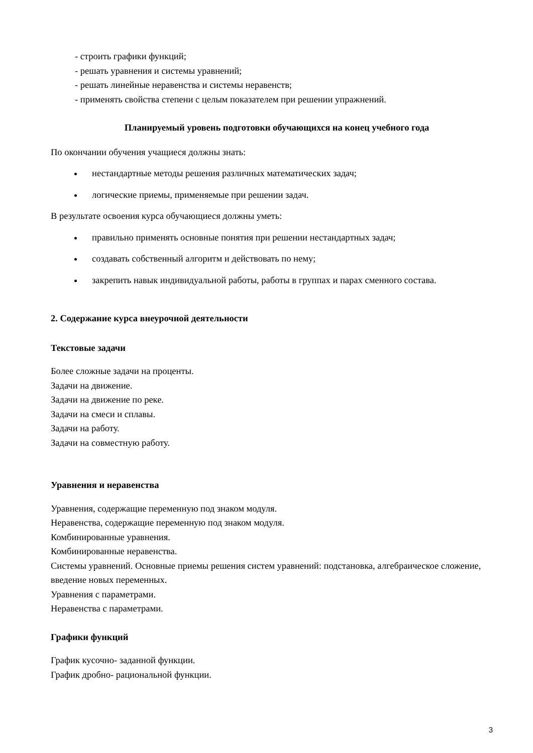- строить графики функций;
- решать уравнения и системы уравнений;
- решать линейные неравенства и системы неравенств;
- применять свойства степени с целым показателем при решении упражнений.
Планируемый уровень подготовки обучающихся на конец учебного года
По окончании обучения учащиеся должны знать:
нестандартные методы решения различных математических задач;
логические приемы, применяемые при решении задач.
В результате освоения курса обучающиеся должны уметь:
правильно применять основные понятия при решении нестандартных задач;
создавать собственный алгоритм и действовать по нему;
закрепить навык индивидуальной работы, работы в группах и парах сменного состава.
2. Содержание курса внеурочной деятельности
Текстовые задачи
Более сложные задачи на проценты.
Задачи на движение.
Задачи на движение по реке.
Задачи на смеси и сплавы.
Задачи на работу.
Задачи на совместную работу.
Уравнения и неравенства
Уравнения, содержащие переменную под знаком модуля.
Неравенства, содержащие переменную под знаком модуля.
Комбинированные уравнения.
Комбинированные неравенства.
Системы уравнений. Основные приемы решения систем уравнений: подстановка, алгебраическое сложение, введение новых переменных.
Уравнения с параметрами.
Неравенства с параметрами.
Графики функций
График кусочно- заданной функции.
График дробно- рациональной функции.
3